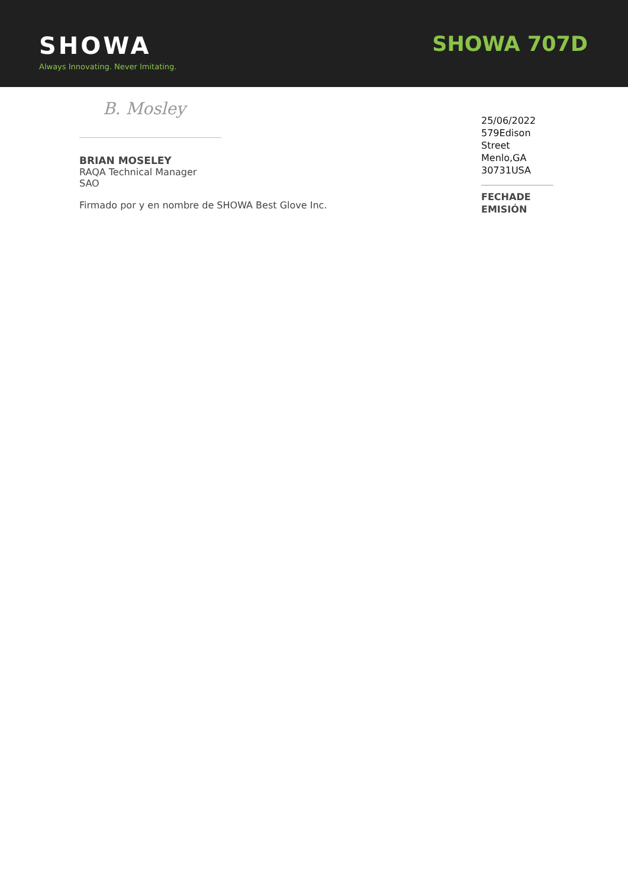SHOWA
Always Innovating. Never Imitating.
SHOWA 707D
B. Mosley
BRIAN MOSELEY
RAQA Technical Manager
SAO
Firmado por y en nombre de SHOWA Best Glove Inc.
25/06/2022
579Edison Street
Menlo,GA 30731USA
FECHADE EMISIÓN